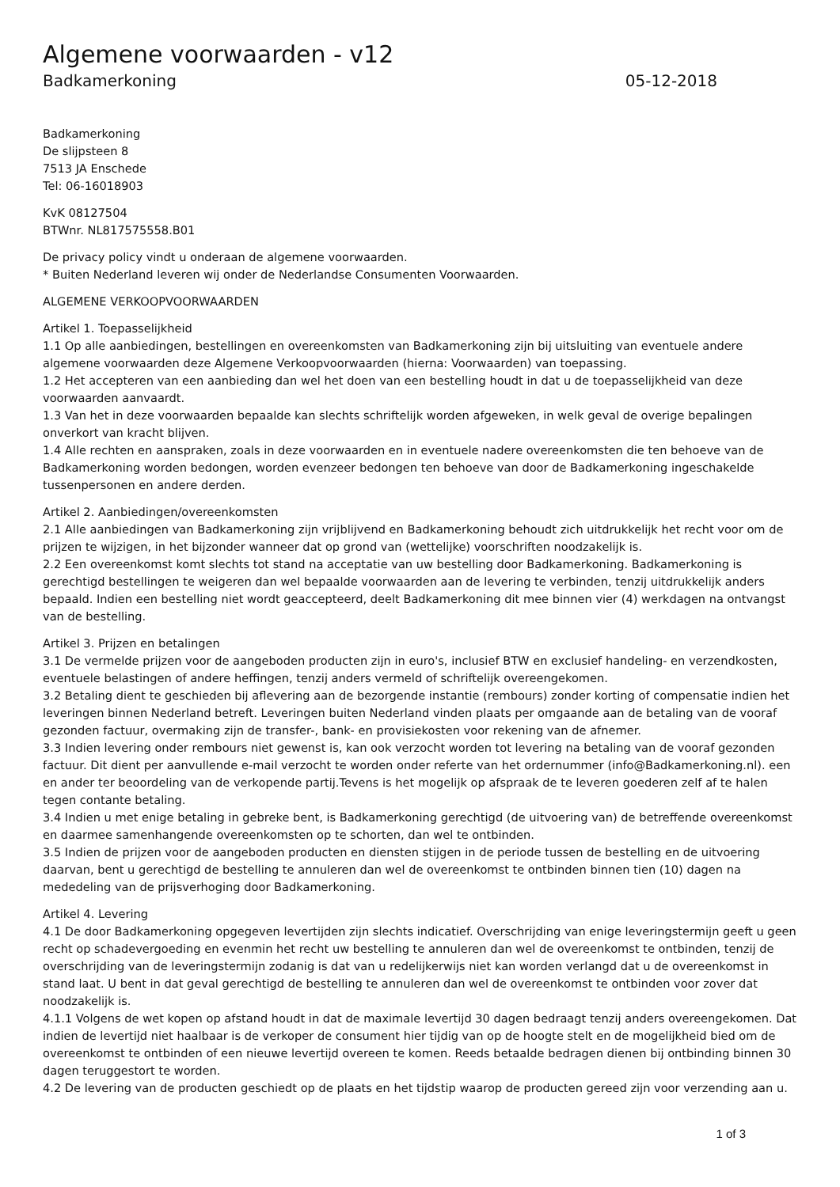Algemene voorwaarden - v12
Badkamerkoning 05-12-2018
Badkamerkoning
De slijpsteen 8
7513 JA Enschede
Tel: 06-16018903
KvK 08127504
BTWnr. NL817575558.B01
De privacy policy vindt u onderaan de algemene voorwaarden.
* Buiten Nederland leveren wij onder de Nederlandse Consumenten Voorwaarden.
ALGEMENE VERKOOPVOORWAARDEN
Artikel 1. Toepasselijkheid
1.1 Op alle aanbiedingen, bestellingen en overeenkomsten van Badkamerkoning zijn bij uitsluiting van eventuele andere algemene voorwaarden deze Algemene Verkoopvoorwaarden (hierna: Voorwaarden) van toepassing.
1.2 Het accepteren van een aanbieding dan wel het doen van een bestelling houdt in dat u de toepasselijkheid van deze voorwaarden aanvaardt.
1.3 Van het in deze voorwaarden bepaalde kan slechts schriftelijk worden afgeweken, in welk geval de overige bepalingen onverkort van kracht blijven.
1.4 Alle rechten en aanspraken, zoals in deze voorwaarden en in eventuele nadere overeenkomsten die ten behoeve van de Badkamerkoning worden bedongen, worden evenzeer bedongen ten behoeve van door de Badkamerkoning ingeschakelde tussenpersonen en andere derden.
Artikel 2. Aanbiedingen/overeenkomsten
2.1 Alle aanbiedingen van Badkamerkoning zijn vrijblijvend en Badkamerkoning behoudt zich uitdrukkelijk het recht voor om de prijzen te wijzigen, in het bijzonder wanneer dat op grond van (wettelijke) voorschriften noodzakelijk is.
2.2 Een overeenkomst komt slechts tot stand na acceptatie van uw bestelling door Badkamerkoning. Badkamerkoning is gerechtigd bestellingen te weigeren dan wel bepaalde voorwaarden aan de levering te verbinden, tenzij uitdrukkelijk anders bepaald. Indien een bestelling niet wordt geaccepteerd, deelt Badkamerkoning dit mee binnen vier (4) werkdagen na ontvangst van de bestelling.
Artikel 3. Prijzen en betalingen
3.1 De vermelde prijzen voor de aangeboden producten zijn in euro's, inclusief BTW en exclusief handeling- en verzendkosten, eventuele belastingen of andere heffingen, tenzij anders vermeld of schriftelijk overeengekomen.
3.2 Betaling dient te geschieden bij aflevering aan de bezorgende instantie (rembours) zonder korting of compensatie indien het leveringen binnen Nederland betreft. Leveringen buiten Nederland vinden plaats per omgaande aan de betaling van de vooraf gezonden factuur, overmaking zijn de transfer-, bank- en provisiekosten voor rekening van de afnemer.
3.3 Indien levering onder rembours niet gewenst is, kan ook verzocht worden tot levering na betaling van de vooraf gezonden factuur. Dit dient per aanvullende e-mail verzocht te worden onder referte van het ordernummer (info@Badkamerkoning.nl). een en ander ter beoordeling van de verkopende partij.Tevens is het mogelijk op afspraak de te leveren goederen zelf af te halen tegen contante betaling.
3.4 Indien u met enige betaling in gebreke bent, is Badkamerkoning gerechtigd (de uitvoering van) de betreffende overeenkomst en daarmee samenhangende overeenkomsten op te schorten, dan wel te ontbinden.
3.5 Indien de prijzen voor de aangeboden producten en diensten stijgen in de periode tussen de bestelling en de uitvoering daarvan, bent u gerechtigd de bestelling te annuleren dan wel de overeenkomst te ontbinden binnen tien (10) dagen na mededeling van de prijsverhoging door Badkamerkoning.
Artikel 4. Levering
4.1 De door Badkamerkoning opgegeven levertijden zijn slechts indicatief. Overschrijding van enige leveringstermijn geeft u geen recht op schadevergoeding en evenmin het recht uw bestelling te annuleren dan wel de overeenkomst te ontbinden, tenzij de overschrijding van de leveringstermijn zodanig is dat van u redelijkerwijs niet kan worden verlangd dat u de overeenkomst in stand laat. U bent in dat geval gerechtigd de bestelling te annuleren dan wel de overeenkomst te ontbinden voor zover dat noodzakelijk is.
4.1.1 Volgens de wet kopen op afstand houdt in dat de maximale levertijd 30 dagen bedraagt tenzij anders overeengekomen. Dat indien de levertijd niet haalbaar is de verkoper de consument hier tijdig van op de hoogte stelt en de mogelijkheid bied om de overeenkomst te ontbinden of een nieuwe levertijd overeen te komen. Reeds betaalde bedragen dienen bij ontbinding binnen 30 dagen teruggestort te worden.
4.2 De levering van de producten geschiedt op de plaats en het tijdstip waarop de producten gereed zijn voor verzending aan u.
1 of 3